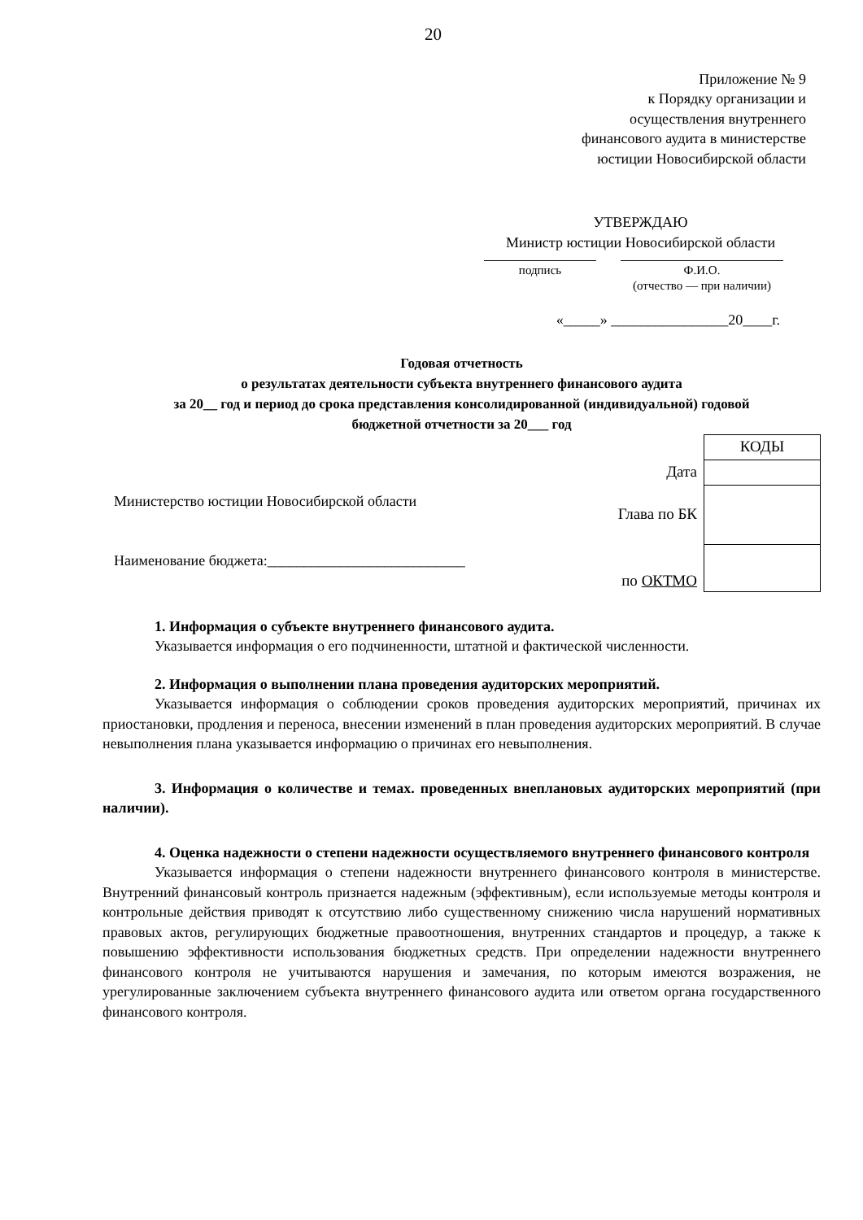20
Приложение № 9
к Порядку организации и
осуществления внутреннего
финансового аудита в министерстве
юстиции Новосибирской области
УТВЕРЖДАЮ
Министр юстиции Новосибирской области
подпись Ф.И.О.
(отчество — при наличии)
«_____» ________________20____г.
Годовая отчетность
о результатах деятельности субъекта внутреннего финансового аудита
за 20__ год и период до срока представления консолидированной (индивидуальной) годовой
бюджетной отчетности за 20___ год
Министерство юстиции Новосибирской области
Наименование бюджета:___________________________
| | КОДЫ |
| Дата | |
| Глава по БК | |
| по ОКТМО | |
1. Информация о субъекте внутреннего финансового аудита.
Указывается информация о его подчиненности, штатной и фактической численности.
2. Информация о выполнении плана проведения аудиторских мероприятий.
Указывается информация о соблюдении сроков проведения аудиторских мероприятий, причинах их приостановки, продления и переноса, внесении изменений в план проведения аудиторских мероприятий. В случае невыполнения плана указывается информацию о причинах его невыполнения.
3. Информация о количестве и темах. проведенных внеплановых аудиторских мероприятий (при наличии).
4. Оценка надежности о степени надежности осуществляемого внутреннего финансового контроля
Указывается информация о степени надежности внутреннего финансового контроля в министерстве. Внутренний финансовый контроль признается надежным (эффективным), если используемые методы контроля и контрольные действия приводят к отсутствию либо существенному снижению числа нарушений нормативных правовых актов, регулирующих бюджетные правоотношения, внутренних стандартов и процедур, а также к повышению эффективности использования бюджетных средств. При определении надежности внутреннего финансового контроля не учитываются нарушения и замечания, по которым имеются возражения, не урегулированные заключением субъекта внутреннего финансового аудита или ответом органа государственного финансового контроля.